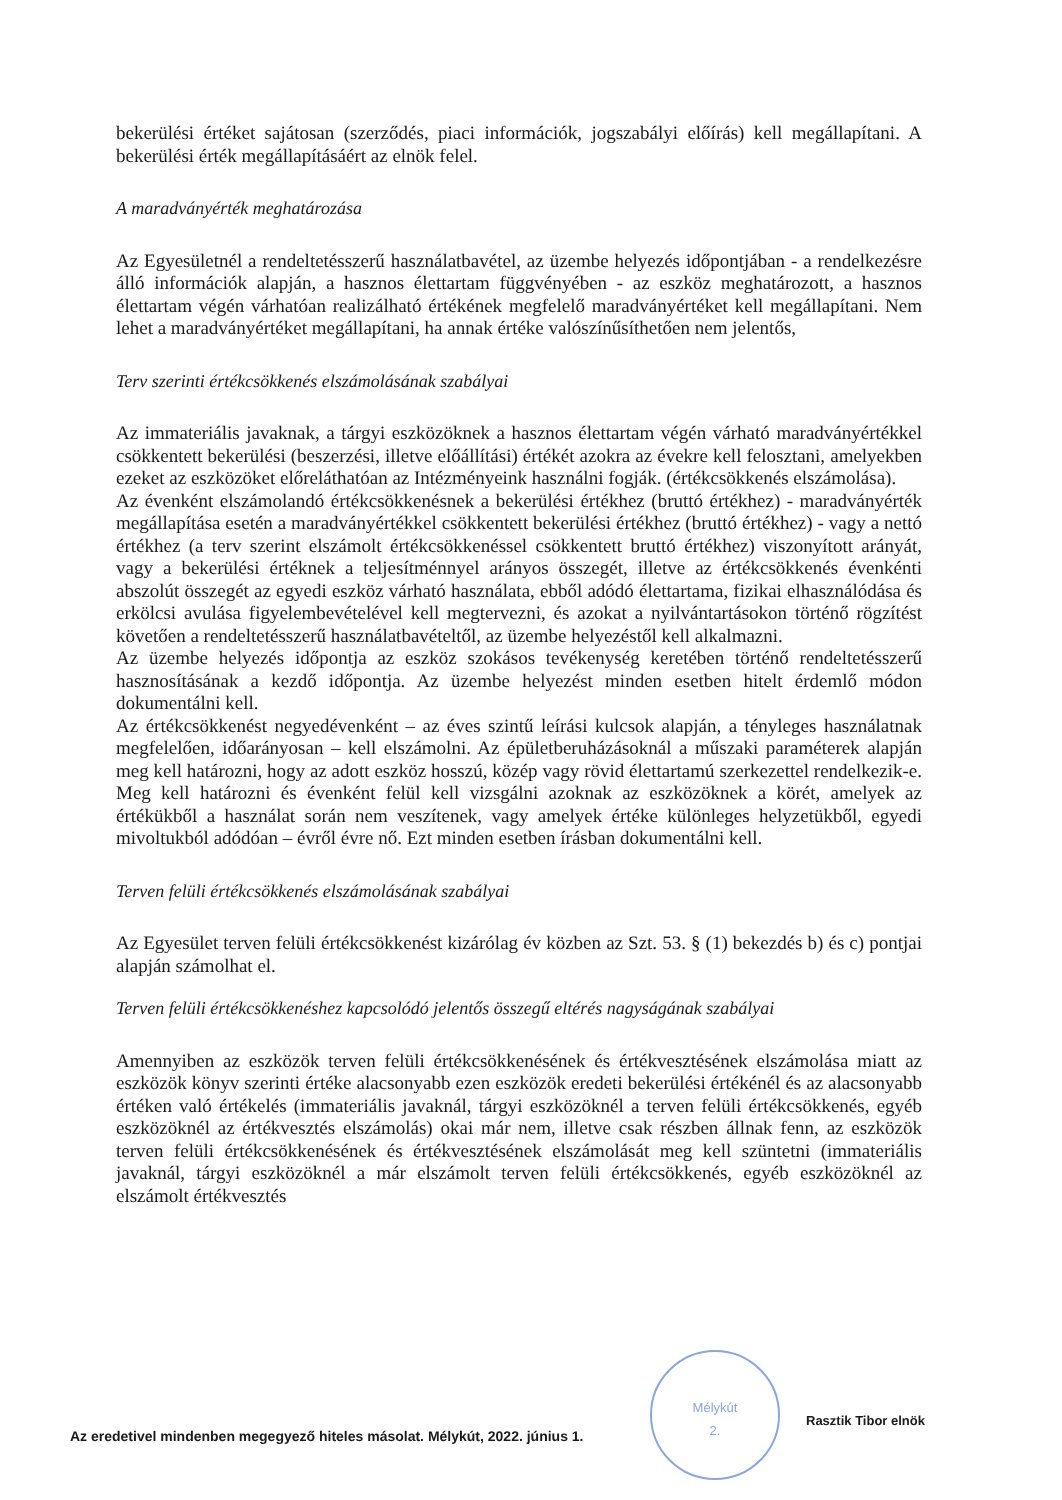bekerülési értéket sajátosan (szerződés, piaci információk, jogszabályi előírás) kell megállapítani. A bekerülési érték megállapításáért az elnök felel.
A maradványérték meghatározása
Az Egyesületnél a rendeltetésszerű használatbavétel, az üzembe helyezés időpontjában - a rendelkezésre álló információk alapján, a hasznos élettartam függvényében - az eszköz meghatározott, a hasznos élettartam végén várhatóan realizálható értékének megfelelő maradványértéket kell megállapítani. Nem lehet a maradványértéket megállapítani, ha annak értéke valószínűsíthetően nem jelentős,
Terv szerinti értékcsökkenés elszámolásának szabályai
Az immateriális javaknak, a tárgyi eszközöknek a hasznos élettartam végén várható maradványértékkel csökkentett bekerülési (beszerzési, illetve előállítási) értékét azokra az évekre kell felosztani, amelyekben ezeket az eszközöket előreláthatóan az Intézményeink használni fogják. (értékcsökkenés elszámolása).
Az évenként elszámolandó értékcsökkenésnek a bekerülési értékhez (bruttó értékhez) - maradványérték megállapítása esetén a maradványértékkel csökkentett bekerülési értékhez (bruttó értékhez) - vagy a nettó értékhez (a terv szerint elszámolt értékcsökkenéssel csökkentett bruttó értékhez) viszonyított arányát, vagy a bekerülési értéknek a teljesítménnyel arányos összegét, illetve az értékcsökkenés évenkénti abszolút összegét az egyedi eszköz várható használata, ebből adódó élettartama, fizikai elhasználódása és erkölcsi avulása figyelembevételével kell megtervezni, és azokat a nyilvántartásokon történő rögzítést követően a rendeltetésszerű használatbavételtől, az üzembe helyezéstől kell alkalmazni.
Az üzembe helyezés időpontja az eszköz szokásos tevékenység keretében történő rendeltetésszerű hasznosításának a kezdő időpontja. Az üzembe helyezést minden esetben hitelt érdemlő módon dokumentálni kell.
Az értékcsökkenést negyedévenként – az éves szintű leírási kulcsok alapján, a tényleges használatnak megfelelően, időarányosan – kell elszámolni. Az épületberuházásoknál a műszaki paraméterek alapján meg kell határozni, hogy az adott eszköz hosszú, közép vagy rövid élettartamú szerkezettel rendelkezik-e. Meg kell határozni és évenként felül kell vizsgálni azoknak az eszközöknek a körét, amelyek az értékükből a használat során nem veszítenek, vagy amelyek értéke különleges helyzetükből, egyedi mivoltukból adódóan – évről évre nő. Ezt minden esetben írásban dokumentálni kell.
Terven felüli értékcsökkenés elszámolásának szabályai
Az Egyesület terven felüli értékcsökkenést kizárólag év közben az Szt. 53. § (1) bekezdés b) és c) pontjai alapján számolhat el.
Terven felüli értékcsökkenéshez kapcsolódó jelentős összegű eltérés nagyságának szabályai
Amennyiben az eszközök terven felüli értékcsökkenésének és értékvesztésének elszámolása miatt az eszközök könyv szerinti értéke alacsonyabb ezen eszközök eredeti bekerülési értékénél és az alacsonyabb értéken való értékelés (immateriális javaknál, tárgyi eszközöknél a terven felüli értékcsökkenés, egyéb eszközöknél az értékvesztés elszámolás) okai már nem, illetve csak részben állnak fenn, az eszközök terven felüli értékcsökkenésének és értékvesztésének elszámolását meg kell szüntetni (immateriális javaknál, tárgyi eszközöknél a már elszámolt terven felüli értékcsökkenés, egyéb eszközöknél az elszámolt értékvesztés
Mélykút
2.
Rasztik Tibor elnök
Az eredetivel mindenben megegyező hiteles másolat. Mélykút, 2022. június 1.